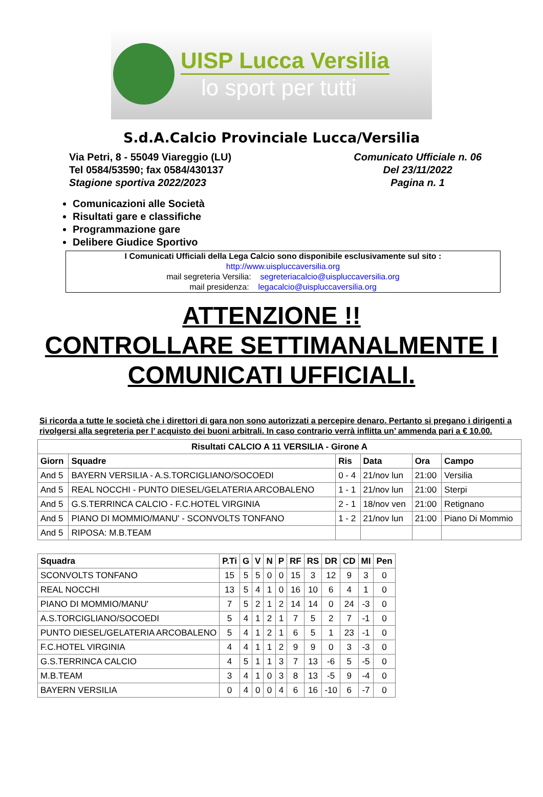UISP Lucca Versilia
lo sport per tutti
S.d.A.Calcio Provinciale Lucca/Versilia
Via Petri, 8 - 55049 Viareggio (LU)
Tel 0584/53590; fax 0584/430137
Stagione sportiva 2022/2023
Comunicato Ufficiale n. 06
Del 23/11/2022
Pagina n. 1
Comunicazioni alle Società
Risultati gare e classifiche
Programmazione gare
Delibere Giudice Sportivo
I Comunicati Ufficiali della Lega Calcio sono disponibile esclusivamente sul sito :
http://www.uispluccaversilia.org
mail segreteria Versilia: segreteriacalcio@uispluccaversilia.org
mail presidenza: legacalcio@uispluccaversilia.org
ATTENZIONE !!
CONTROLLARE SETTIMANALMENTE I COMUNICATI UFFICIALI.
Si ricorda a tutte le società che i direttori di gara non sono autorizzati a percepire denaro. Pertanto si pregano i dirigenti a rivolgersi alla segreteria per l’ acquisto dei buoni arbitrali. In caso contrario verrà inflitta un’ ammenda pari a € 10.00.
| Risultati CALCIO A 11 VERSILIA - Girone A | | | | | |
| --- | --- | --- | --- | --- | --- |
| Giorn | Squadre | Ris | Data | Ora | Campo |
| And 5 | BAYERN VERSILIA - A.S.TORCIGLIANO/SOCOEDI | 0 - 4 | 21/nov lun | 21:00 | Versilia |
| And 5 | REAL NOCCHI - PUNTO DIESEL/GELATERIA ARCOBALENO | 1 - 1 | 21/nov lun | 21:00 | Sterpi |
| And 5 | G.S.TERRINCA CALCIO - F.C.HOTEL VIRGINIA | 2 - 1 | 18/nov ven | 21:00 | Retignano |
| And 5 | PIANO DI MOMMIO/MANU' - SCONVOLTS TONFANO | 1 - 2 | 21/nov lun | 21:00 | Piano Di Mommio |
| And 5 | RIPOSA: M.B.TEAM | | | | |
| Squadra | P.Ti | G | V | N | P | RF | RS | DR | CD | MI | Pen |
| --- | --- | --- | --- | --- | --- | --- | --- | --- | --- | --- | --- |
| SCONVOLTS TONFANO | 15 | 5 | 5 | 0 | 0 | 15 | 3 | 12 | 9 | 3 | 0 |
| REAL NOCCHI | 13 | 5 | 4 | 1 | 0 | 16 | 10 | 6 | 4 | 1 | 0 |
| PIANO DI MOMMIO/MANU' | 7 | 5 | 2 | 1 | 2 | 14 | 14 | 0 | 24 | -3 | 0 |
| A.S.TORCIGLIANO/SOCOEDI | 5 | 4 | 1 | 2 | 1 | 7 | 5 | 2 | 7 | -1 | 0 |
| PUNTO DIESEL/GELATERIA ARCOBALENO | 5 | 4 | 1 | 2 | 1 | 6 | 5 | 1 | 23 | -1 | 0 |
| F.C.HOTEL VIRGINIA | 4 | 4 | 1 | 1 | 2 | 9 | 9 | 0 | 3 | -3 | 0 |
| G.S.TERRINCA CALCIO | 4 | 5 | 1 | 1 | 3 | 7 | 13 | -6 | 5 | -5 | 0 |
| M.B.TEAM | 3 | 4 | 1 | 0 | 3 | 8 | 13 | -5 | 9 | -4 | 0 |
| BAYERN VERSILIA | 0 | 4 | 0 | 0 | 4 | 6 | 16 | -10 | 6 | -7 | 0 |